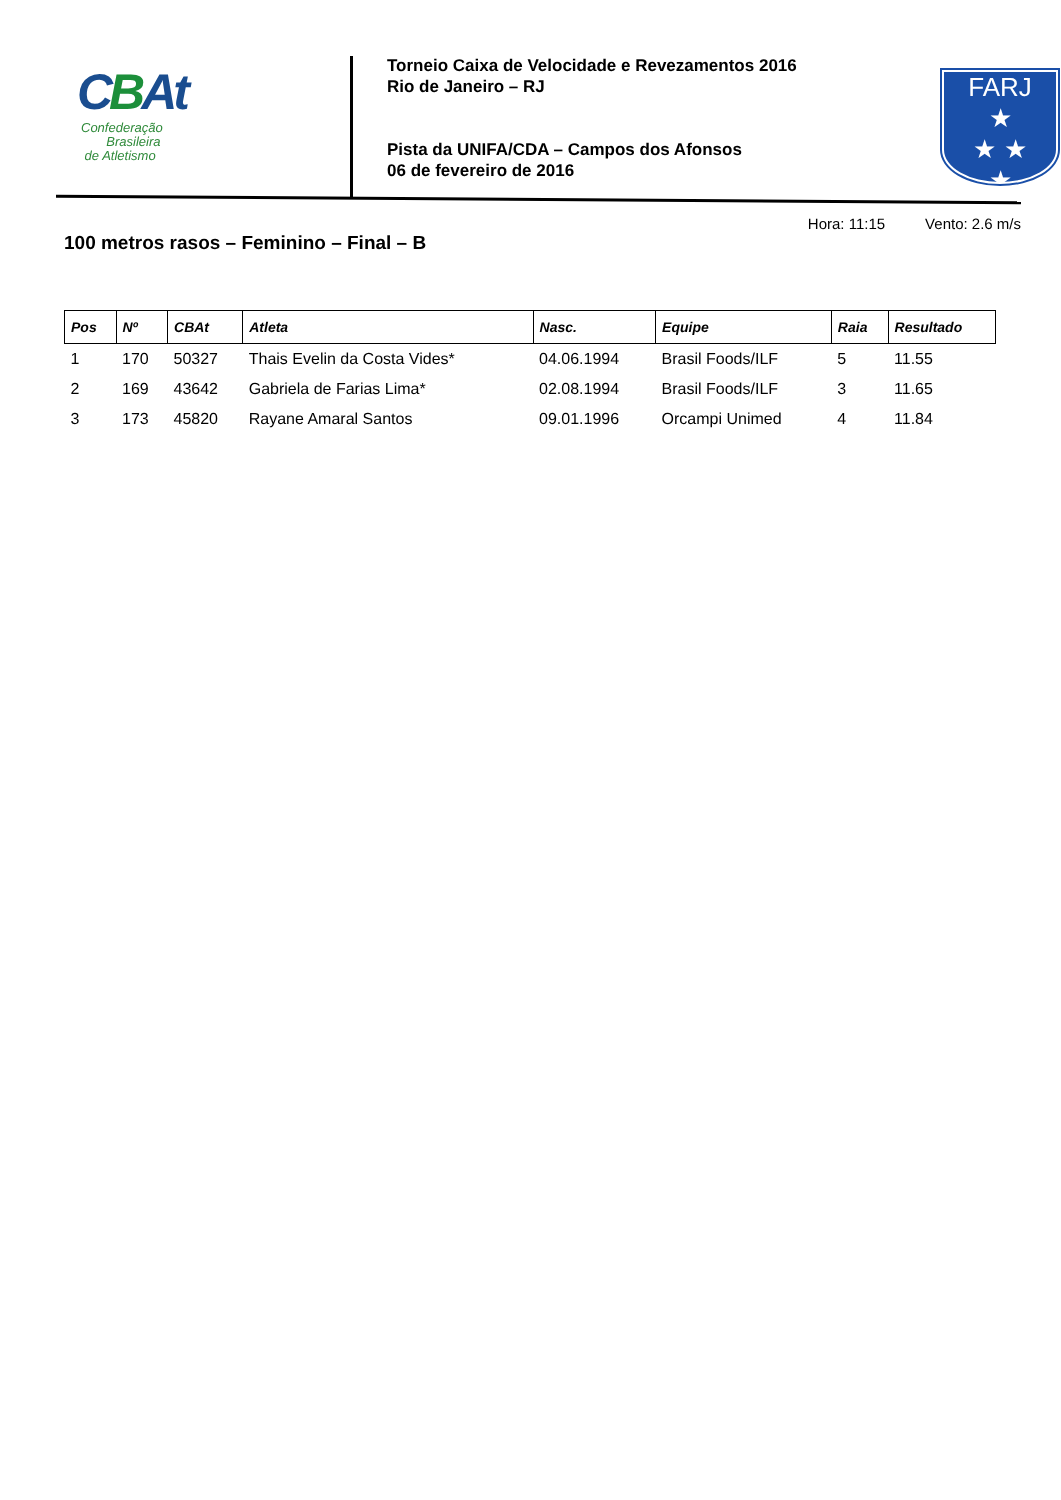CBAt
Confederação
Brasileira
de Atletismo
Torneio Caixa de Velocidade e Revezamentos 2016
Rio de Janeiro – RJ
Pista da UNIFA/CDA – Campos dos Afonsos
06 de fevereiro de 2016
FARJ
★
★ ★
★
Hora: 11:15 Vento: 2.6 m/s
100 metros rasos – Feminino – Final – B
| Pos | Nº | CBAt | Atleta | Nasc. | Equipe | Raia | Resultado |
| --- | --- | --- | --- | --- | --- | --- | --- |
| 1 | 170 | 50327 | Thais Evelin da Costa Vides* | 04.06.1994 | Brasil Foods/ILF | 5 | 11.55 |
| 2 | 169 | 43642 | Gabriela de Farias Lima* | 02.08.1994 | Brasil Foods/ILF | 3 | 11.65 |
| 3 | 173 | 45820 | Rayane Amaral Santos | 09.01.1996 | Orcampi Unimed | 4 | 11.84 |